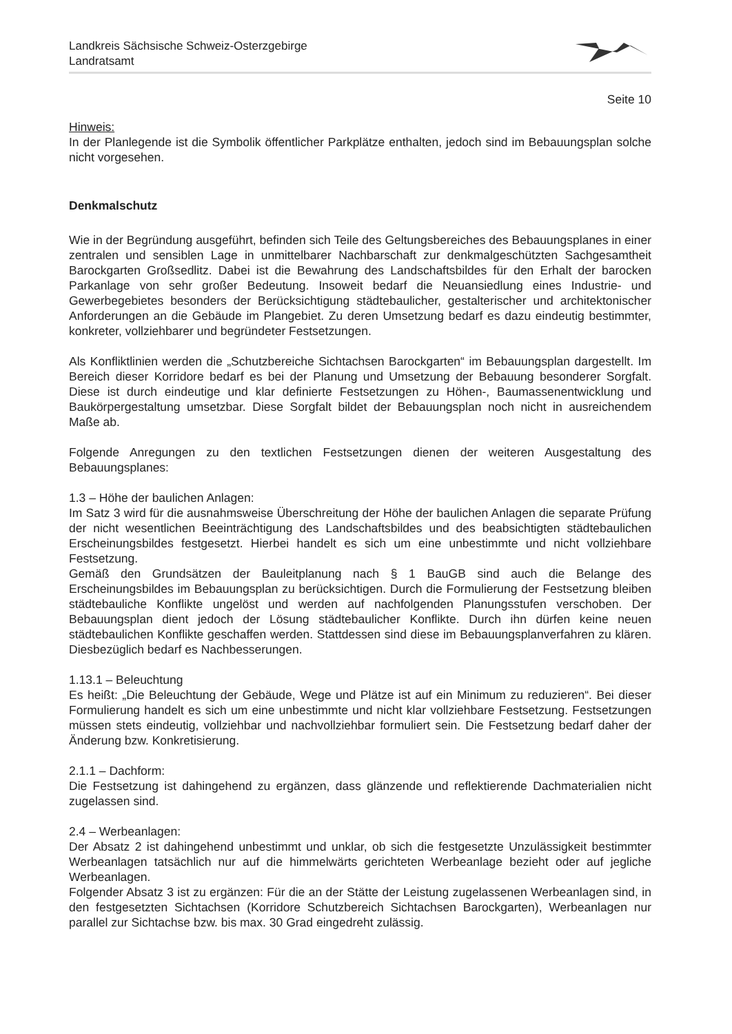Landkreis Sächsische Schweiz-Osterzgebirge
Landratsamt
Seite 10
Hinweis:
In der Planlegende ist die Symbolik öffentlicher Parkplätze enthalten, jedoch sind im Bebauungsplan solche nicht vorgesehen.
Denkmalschutz
Wie in der Begründung ausgeführt, befinden sich Teile des Geltungsbereiches des Bebauungsplanes in einer zentralen und sensiblen Lage in unmittelbarer Nachbarschaft zur denkmalgeschützten Sachgesamtheit Barockgarten Großsedlitz. Dabei ist die Bewahrung des Landschaftsbildes für den Erhalt der barocken Parkanlage von sehr großer Bedeutung. Insoweit bedarf die Neuansiedlung eines Industrie- und Gewerbegebietes besonders der Berücksichtigung städtebaulicher, gestalterischer und architektonischer Anforderungen an die Gebäude im Plangebiet. Zu deren Umsetzung bedarf es dazu eindeutig bestimmter, konkreter, vollziehbarer und begründeter Festsetzungen.
Als Konfliktlinien werden die „Schutzbereiche Sichtachsen Barockgarten“ im Bebauungsplan dargestellt. Im Bereich dieser Korridore bedarf es bei der Planung und Umsetzung der Bebauung besonderer Sorgfalt. Diese ist durch eindeutige und klar definierte Festsetzungen zu Höhen-, Baumassenentwicklung und Baukörpergestaltung umsetzbar. Diese Sorgfalt bildet der Bebauungsplan noch nicht in ausreichendem Maße ab.
Folgende Anregungen zu den textlichen Festsetzungen dienen der weiteren Ausgestaltung des Bebauungsplanes:
1.3 – Höhe der baulichen Anlagen:
Im Satz 3 wird für die ausnahmsweise Überschreitung der Höhe der baulichen Anlagen die separate Prüfung der nicht wesentlichen Beeinträchtigung des Landschaftsbildes und des beabsichtigten städtebaulichen Erscheinungsbildes festgesetzt. Hierbei handelt es sich um eine unbestimmte und nicht vollziehbare Festsetzung.
Gemäß den Grundsätzen der Bauleitplanung nach § 1 BauGB sind auch die Belange des Erscheinungsbildes im Bebauungsplan zu berücksichtigen. Durch die Formulierung der Festsetzung bleiben städtebauliche Konflikte ungelöst und werden auf nachfolgenden Planungsstufen verschoben. Der Bebauungsplan dient jedoch der Lösung städtebaulicher Konflikte. Durch ihn dürfen keine neuen städtebaulichen Konflikte geschaffen werden. Stattdessen sind diese im Bebauungsplanverfahren zu klären. Diesbezüglich bedarf es Nachbesserungen.
1.13.1 – Beleuchtung
Es heißt: „Die Beleuchtung der Gebäude, Wege und Plätze ist auf ein Minimum zu reduzieren“. Bei dieser Formulierung handelt es sich um eine unbestimmte und nicht klar vollziehbare Festsetzung. Festsetzungen müssen stets eindeutig, vollziehbar und nachvollziehbar formuliert sein. Die Festsetzung bedarf daher der Änderung bzw. Konkretisierung.
2.1.1 – Dachform:
Die Festsetzung ist dahingehend zu ergänzen, dass glänzende und reflektierende Dachmaterialien nicht zugelassen sind.
2.4 – Werbeanlagen:
Der Absatz 2 ist dahingehend unbestimmt und unklar, ob sich die festgesetzte Unzulässigkeit bestimmter Werbeanlagen tatsächlich nur auf die himmelwärts gerichteten Werbeanlage bezieht oder auf jegliche Werbeanlagen.
Folgender Absatz 3 ist zu ergänzen: Für die an der Stätte der Leistung zugelassenen Werbeanlagen sind, in den festgesetzten Sichtachsen (Korridore Schutzbereich Sichtachsen Barockgarten), Werbeanlagen nur parallel zur Sichtachse bzw. bis max. 30 Grad eingedreht zulässig.